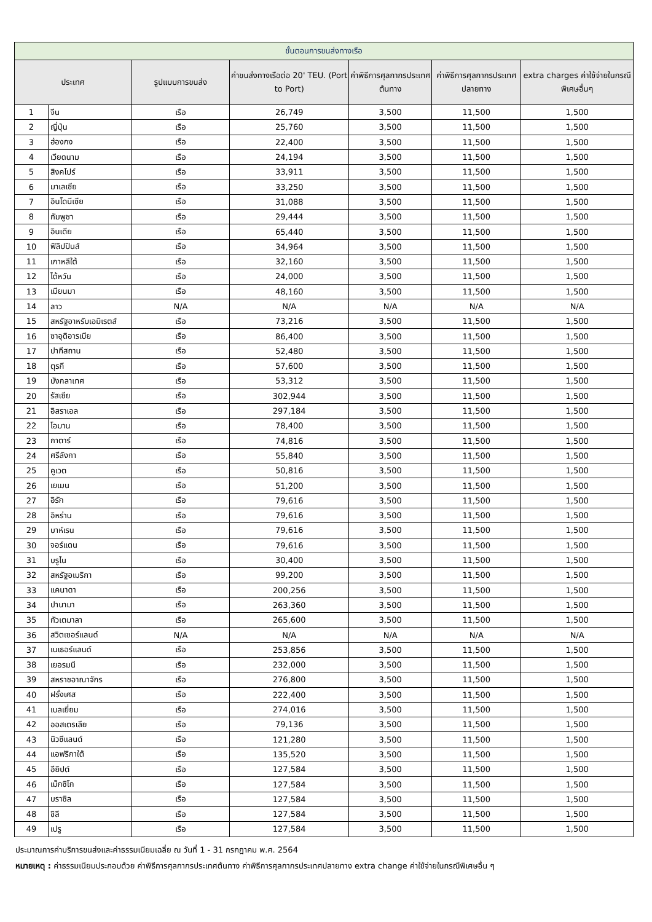| ขั้นตอนการขนส่งทางเรือ | | | | | | |
| ประเทศ | | รูปแบบการขนส่ง | ค่าขนส่งทางเรือต่อ 20' TEU. (Port to Port) | ค่าพิธีการศุลกากรประเทศต้นทาง | ค่าพิธีการศุลกากรประเทศปลายทาง | extra charges ค่าใช้จ่ายในกรณีพิเศษอื่นๆ |
| 1 | จีน | เรือ | 26,749 | 3,500 | 11,500 | 1,500 |
| 2 | ญี่ปุ่น | เรือ | 25,760 | 3,500 | 11,500 | 1,500 |
| 3 | ฮ่องกง | เรือ | 22,400 | 3,500 | 11,500 | 1,500 |
| 4 | เวียดนาม | เรือ | 24,194 | 3,500 | 11,500 | 1,500 |
| 5 | สิงคโปร์ | เรือ | 33,911 | 3,500 | 11,500 | 1,500 |
| 6 | มาเลเซีย | เรือ | 33,250 | 3,500 | 11,500 | 1,500 |
| 7 | อินโดนีเซีย | เรือ | 31,088 | 3,500 | 11,500 | 1,500 |
| 8 | กัมพูชา | เรือ | 29,444 | 3,500 | 11,500 | 1,500 |
| 9 | อินเดีย | เรือ | 65,440 | 3,500 | 11,500 | 1,500 |
| 10 | ฟิลิปปินส์ | เรือ | 34,964 | 3,500 | 11,500 | 1,500 |
| 11 | เกาหลีใต้ | เรือ | 32,160 | 3,500 | 11,500 | 1,500 |
| 12 | ไต้หวัน | เรือ | 24,000 | 3,500 | 11,500 | 1,500 |
| 13 | เมียนมา | เรือ | 48,160 | 3,500 | 11,500 | 1,500 |
| 14 | ลาว | N/A | N/A | N/A | N/A | N/A |
| 15 | สหรัฐอาหรับเอมิเรตส์ | เรือ | 73,216 | 3,500 | 11,500 | 1,500 |
| 16 | ซาอุดิอารเบีย | เรือ | 86,400 | 3,500 | 11,500 | 1,500 |
| 17 | ปากีสถาน | เรือ | 52,480 | 3,500 | 11,500 | 1,500 |
| 18 | ตุรกี | เรือ | 57,600 | 3,500 | 11,500 | 1,500 |
| 19 | บังกลาเทศ | เรือ | 53,312 | 3,500 | 11,500 | 1,500 |
| 20 | รัสเซีย | เรือ | 302,944 | 3,500 | 11,500 | 1,500 |
| 21 | อิสราเอล | เรือ | 297,184 | 3,500 | 11,500 | 1,500 |
| 22 | โอมาน | เรือ | 78,400 | 3,500 | 11,500 | 1,500 |
| 23 | กาตาร์ | เรือ | 74,816 | 3,500 | 11,500 | 1,500 |
| 24 | ศรีลังกา | เรือ | 55,840 | 3,500 | 11,500 | 1,500 |
| 25 | คูเวต | เรือ | 50,816 | 3,500 | 11,500 | 1,500 |
| 26 | เยเมน | เรือ | 51,200 | 3,500 | 11,500 | 1,500 |
| 27 | อิรัก | เรือ | 79,616 | 3,500 | 11,500 | 1,500 |
| 28 | อิหร่าน | เรือ | 79,616 | 3,500 | 11,500 | 1,500 |
| 29 | บาห์เรน | เรือ | 79,616 | 3,500 | 11,500 | 1,500 |
| 30 | จอร์แดน | เรือ | 79,616 | 3,500 | 11,500 | 1,500 |
| 31 | บรูไน | เรือ | 30,400 | 3,500 | 11,500 | 1,500 |
| 32 | สหรัฐอเมริกา | เรือ | 99,200 | 3,500 | 11,500 | 1,500 |
| 33 | แคนาดา | เรือ | 200,256 | 3,500 | 11,500 | 1,500 |
| 34 | ปานามา | เรือ | 263,360 | 3,500 | 11,500 | 1,500 |
| 35 | กัวเตมาลา | เรือ | 265,600 | 3,500 | 11,500 | 1,500 |
| 36 | สวิตเซอร์แลนด์ | N/A | N/A | N/A | N/A | N/A |
| 37 | เนเธอร์แลนด์ | เรือ | 253,856 | 3,500 | 11,500 | 1,500 |
| 38 | เยอรมนี | เรือ | 232,000 | 3,500 | 11,500 | 1,500 |
| 39 | สหราชอาณาจักร | เรือ | 276,800 | 3,500 | 11,500 | 1,500 |
| 40 | ฝรั่งเศส | เรือ | 222,400 | 3,500 | 11,500 | 1,500 |
| 41 | เบลเยี่ยม | เรือ | 274,016 | 3,500 | 11,500 | 1,500 |
| 42 | ออสเตรเลีย | เรือ | 79,136 | 3,500 | 11,500 | 1,500 |
| 43 | นิวซีแลนด์ | เรือ | 121,280 | 3,500 | 11,500 | 1,500 |
| 44 | แอฟริกาใต้ | เรือ | 135,520 | 3,500 | 11,500 | 1,500 |
| 45 | อียิปต์ | เรือ | 127,584 | 3,500 | 11,500 | 1,500 |
| 46 | เม็กซิโก | เรือ | 127,584 | 3,500 | 11,500 | 1,500 |
| 47 | บราซิล | เรือ | 127,584 | 3,500 | 11,500 | 1,500 |
| 48 | ชิลี | เรือ | 127,584 | 3,500 | 11,500 | 1,500 |
| 49 | เปรู | เรือ | 127,584 | 3,500 | 11,500 | 1,500 |
ประมาณการค่าบริการขนส่งและค่าธรรมเนียมเฉลี่ย ณ วันที่ 1 - 31 กรกฎาคม พ.ศ. 2564
หมายเหตุ : ค่าธรรมเนียมประกอบด้วย ค่าพิธีการศุลกากรประเทศต้นทาง ค่าพิธีการศุลกากรประเทศปลายทาง extra change ค่าใช้จ่ายในกรณีพิเศษอื่น ๆ